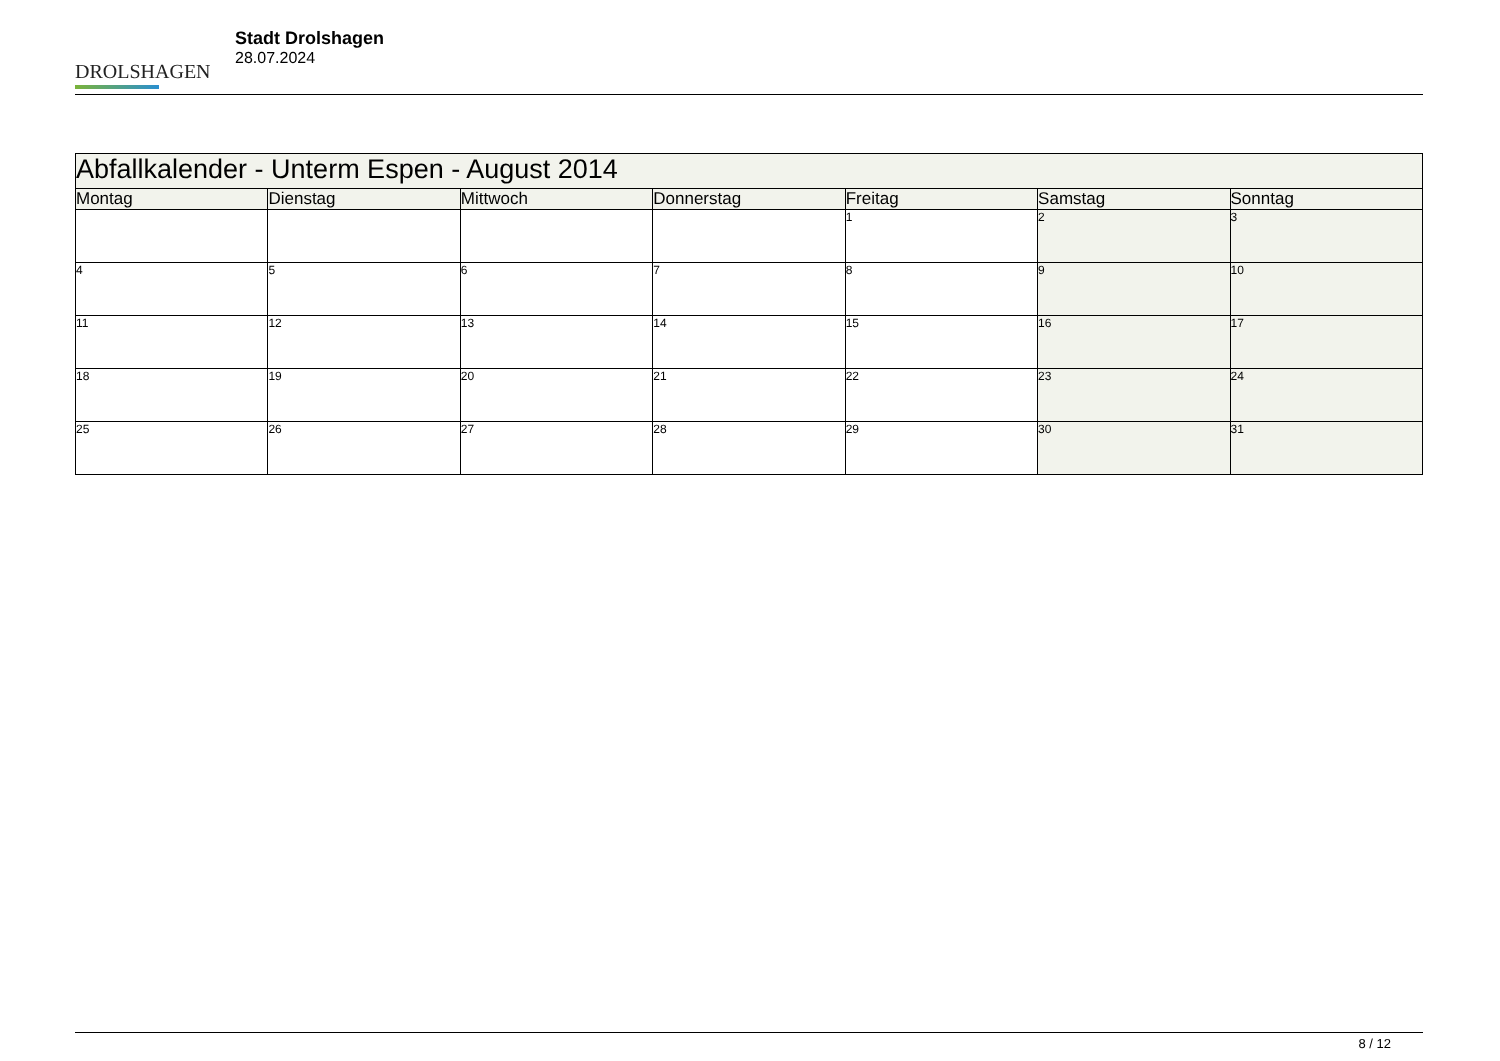DROLSHAGEN
Stadt Drolshagen
28.07.2024
| Abfallkalender - Unterm Espen - August 2014 | | | | | | |
| --- | --- | --- | --- | --- | --- | --- |
| Montag | Dienstag | Mittwoch | Donnerstag | Freitag | Samstag | Sonntag |
| | | | | 1 | 2 | 3 |
| 4 | 5 | 6 | 7 | 8 | 9 | 10 |
| 11 | 12 | 13 | 14 | 15 | 16 | 17 |
| 18 | 19 | 20 | 21 | 22 | 23 | 24 |
| 25 | 26 | 27 | 28 | 29 | 30 | 31 |
8 / 12